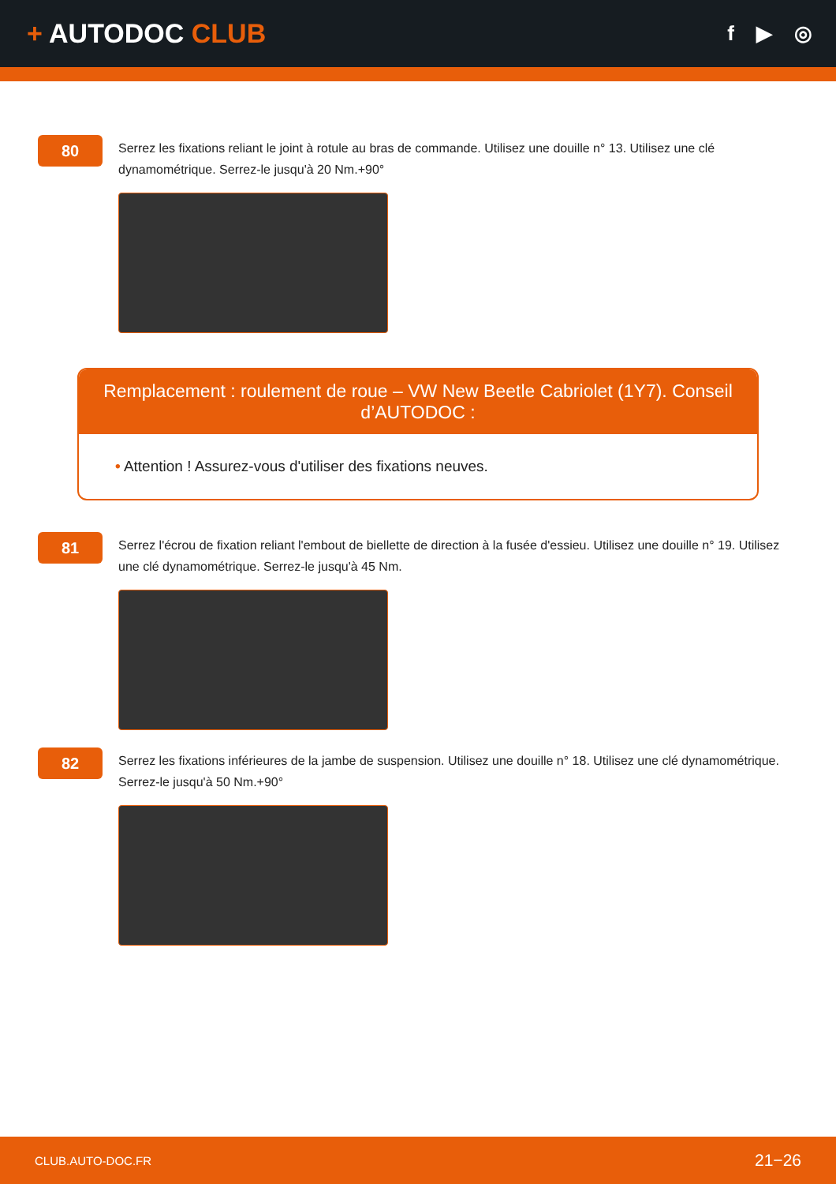+ AUTODOC CLUB
f ▶ ◎
80
Serrez les fixations reliant le joint à rotule au bras de commande. Utilisez une douille n° 13. Utilisez une clé dynamométrique. Serrez-le jusqu'à 20 Nm.+90°
Remplacement : roulement de roue – VW New Beetle Cabriolet (1Y7). Conseil d’AUTODOC :
• Attention ! Assurez-vous d'utiliser des fixations neuves.
81
Serrez l'écrou de fixation reliant l'embout de biellette de direction à la fusée d'essieu. Utilisez une douille n° 19. Utilisez une clé dynamométrique. Serrez-le jusqu'à 45 Nm.
82
Serrez les fixations inférieures de la jambe de suspension. Utilisez une douille n° 18. Utilisez une clé dynamométrique. Serrez-le jusqu'à 50 Nm.+90°
CLUB.AUTO-DOC.FR 21−26